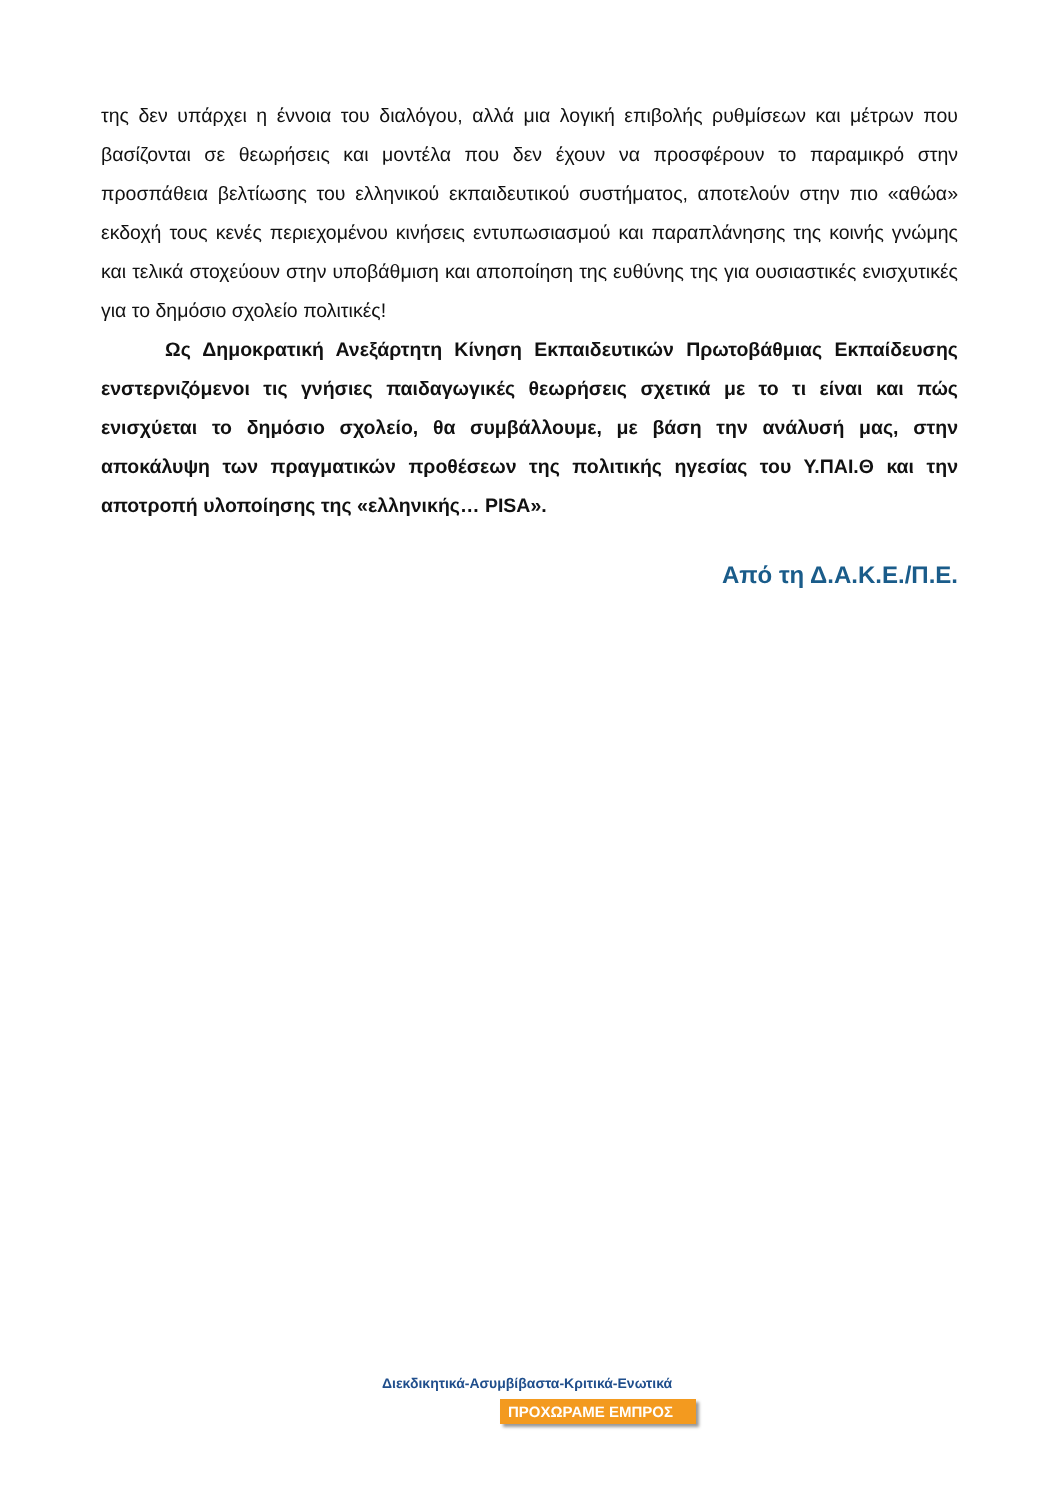της δεν υπάρχει η έννοια του διαλόγου, αλλά μια λογική επιβολής ρυθμίσεων και μέτρων που βασίζονται σε θεωρήσεις και μοντέλα που δεν έχουν να προσφέρουν το παραμικρό στην προσπάθεια βελτίωσης του ελληνικού εκπαιδευτικού συστήματος, αποτελούν στην πιο «αθώα» εκδοχή τους κενές περιεχομένου κινήσεις εντυπωσιασμού και παραπλάνησης της κοινής γνώμης και τελικά στοχεύουν στην υποβάθμιση και αποποίηση της ευθύνης της για ουσιαστικές ενισχυτικές για το δημόσιο σχολείο πολιτικές!
Ως Δημοκρατική Ανεξάρτητη Κίνηση Εκπαιδευτικών Πρωτοβάθμιας Εκπαίδευσης ενστερνιζόμενοι τις γνήσιες παιδαγωγικές θεωρήσεις σχετικά με το τι είναι και πώς ενισχύεται το δημόσιο σχολείο, θα συμβάλλουμε, με βάση την ανάλυσή μας, στην αποκάλυψη των πραγματικών προθέσεων της πολιτικής ηγεσίας του Υ.ΠΑΙ.Θ και την αποτροπή υλοποίησης της «ελληνικής… PISA».
Από τη Δ.Α.Κ.Ε./Π.Ε.
Διεκδικητικά-Ασυμβίβαστα-Κριτικά-Ενωτικά
ΠΡΟΧΩΡΑΜΕ ΕΜΠΡΟΣ